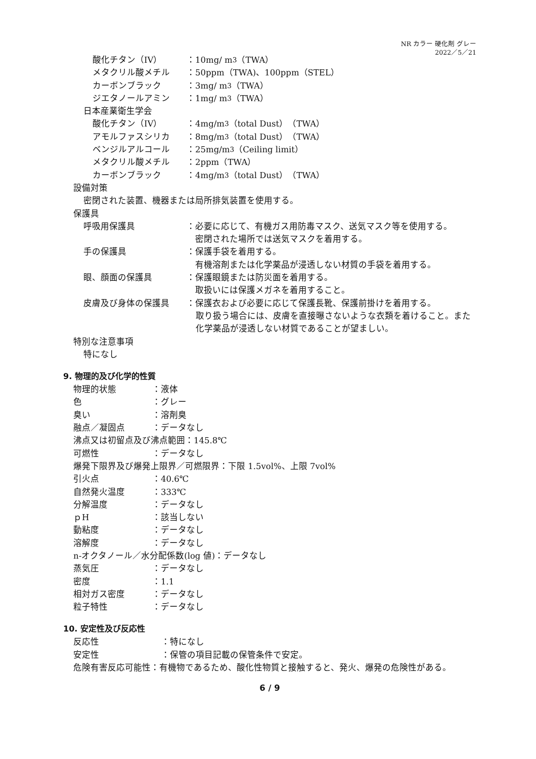NR カラー 硬化剤 グレー
2022／5／21
酸化チタン（IV） ：10mg/ m<sup>3</sup>（TWA）
メタクリル酸メチル ：50ppm（TWA)、100ppm（STEL）
カーボンブラック ：3mg/ m<sup>3</sup>（TWA）
ジエタノールアミン ：1mg/ m<sup>3</sup>（TWA）
日本産業衛生学会
酸化チタン（IV） ：4mg/m<sup>3</sup>（total Dust）（TWA）
アモルファスシリカ ：8mg/m<sup>3</sup>（total Dust）（TWA）
ベンジルアルコール ：25mg/m<sup>3</sup>（Ceiling limit）
メタクリル酸メチル ：2ppm（TWA）
カーボンブラック ：4mg/m<sup>3</sup>（total Dust）（TWA）
設備対策
密閉された装置、機器または局所排気装置を使用する。
保護具
呼吸用保護具 ：必要に応じて、有機ガス用防毒マスク、送気マスク等を使用する。
 密閉された場所では送気マスクを着用する。
手の保護具 ：保護手袋を着用する。
 有機溶剤または化学薬品が浸透しない材質の手袋を着用する。
眼、顔面の保護具 ：保護眼鏡または防災面を着用する。
 取扱いには保護メガネを着用すること。
皮膚及び身体の保護具 ：保護衣および必要に応じて保護長靴、保護前掛けを着用する。
取り扱う場合には、皮膚を直接曝さないような衣類を着けること。また化学薬品が浸透しない材質であることが望ましい。
特別な注意事項
特になし
9. 物理的及び化学的性質
物理的状態 ：液体
色 ：グレー
臭い ：溶剤臭
融点／凝固点 ：データなし
沸点又は初留点及び沸点範囲：145.8℃
可燃性 ：データなし
爆発下限界及び爆発上限界／可燃限界：下限 1.5vol%、上限 7vol%
引火点 ：40.6℃
自然発火温度 ：333℃
分解温度 ：データなし
ｐH ：該当しない
動粘度 ：データなし
溶解度 ：データなし
n-オクタノール／水分配係数(log 値)：データなし
蒸気圧 ：データなし
密度 ：1.1
相対ガス密度 ：データなし
粒子特性 ：データなし
10. 安定性及び反応性
反応性 ：特になし
安定性 ：保管の項目記載の保管条件で安定。
危険有害反応可能性：有機物であるため、酸化性物質と接触すると、発火、爆発の危険性がある。
6 / 9